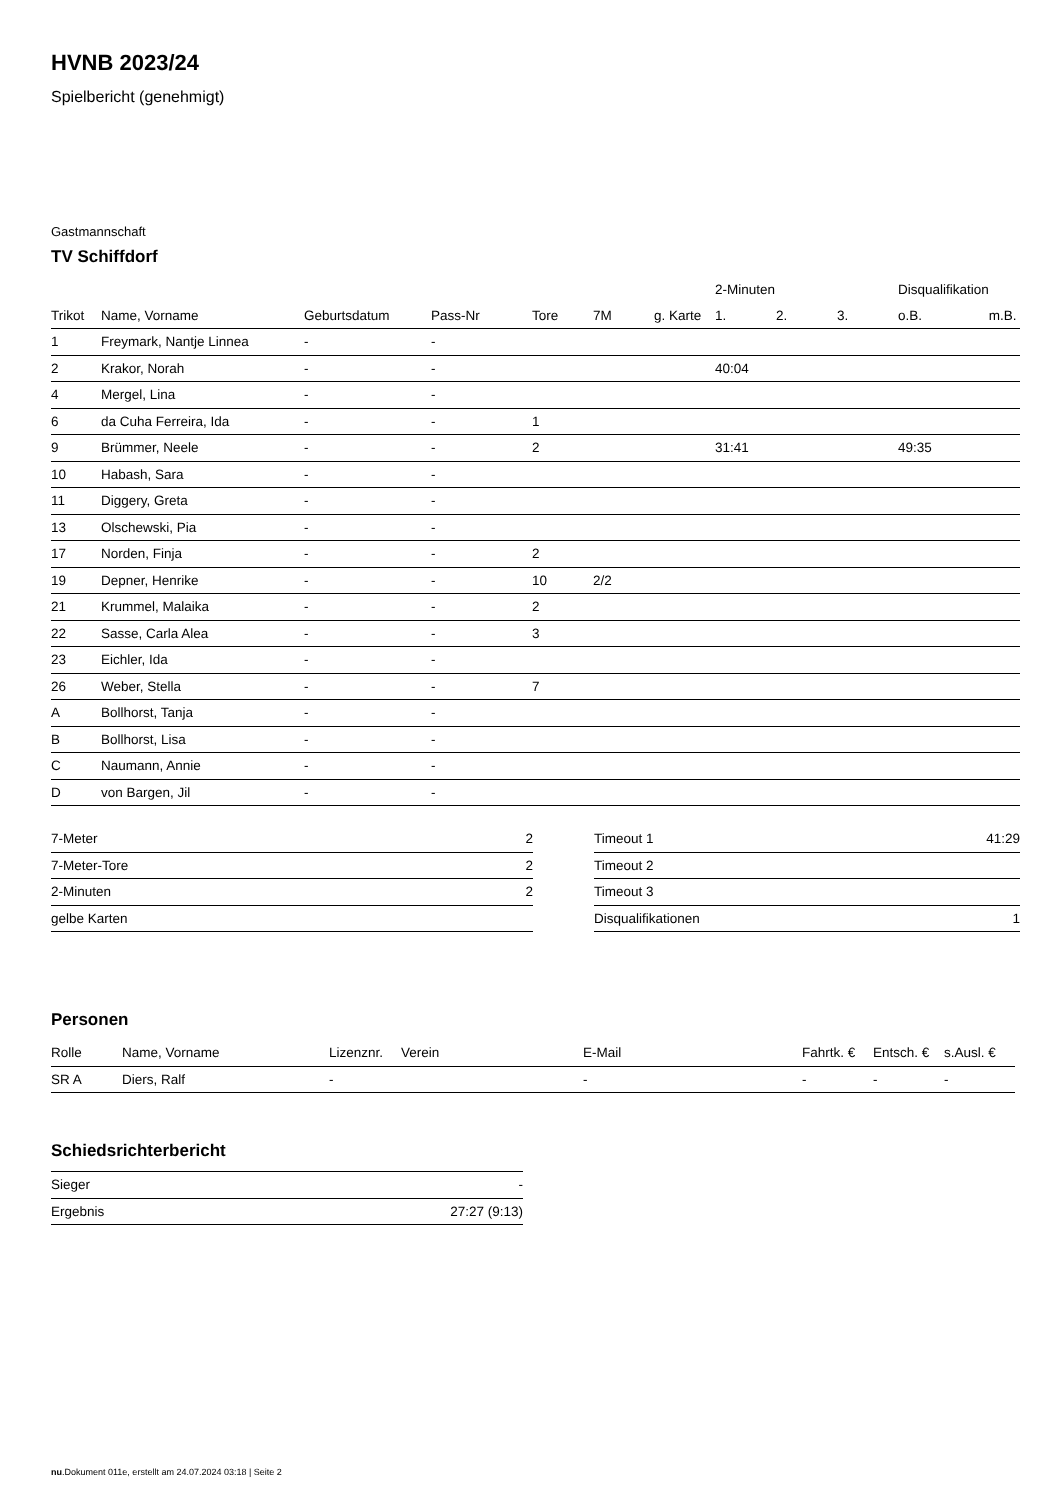HVNB 2023/24
Spielbericht (genehmigt)
Gastmannschaft
TV Schiffdorf
| | | | | | | | 2-Minuten | | | Disqualifikation | |
| --- | --- | --- | --- | --- | --- | --- | --- | --- | --- | --- | --- |
| Trikot | Name, Vorname | Geburtsdatum | Pass-Nr | Tore | 7M | g. Karte | 1. | 2. | 3. | o.B. | m.B. |
| 1 | Freymark, Nantje Linnea | - | - | | | | | | | | |
| 2 | Krakor, Norah | - | - | | | | 40:04 | | | | |
| 4 | Mergel, Lina | - | - | | | | | | | | |
| 6 | da Cuha Ferreira, Ida | - | - | 1 | | | | | | | |
| 9 | Brümmer, Neele | - | - | 2 | | | 31:41 | | | 49:35 | |
| 10 | Habash, Sara | - | - | | | | | | | | |
| 11 | Diggery, Greta | - | - | | | | | | | | |
| 13 | Olschewski, Pia | - | - | | | | | | | | |
| 17 | Norden, Finja | - | - | 2 | | | | | | | |
| 19 | Depner, Henrike | - | - | 10 | 2/2 | | | | | | |
| 21 | Krummel, Malaika | - | - | 2 | | | | | | | |
| 22 | Sasse, Carla Alea | - | - | 3 | | | | | | | |
| 23 | Eichler, Ida | - | - | | | | | | | | |
| 26 | Weber, Stella | - | - | 7 | | | | | | | |
| A | Bollhorst, Tanja | - | - | | | | | | | | |
| B | Bollhorst, Lisa | - | - | | | | | | | | |
| C | Naumann, Annie | - | - | | | | | | | | |
| D | von Bargen, Jil | - | - | | | | | | | | |
| 7-Meter | 2 |
| 7-Meter-Tore | 2 |
| 2-Minuten | 2 |
| gelbe Karten | |
| Timeout 1 | 41:29 |
| Timeout 2 | |
| Timeout 3 | |
| Disqualifikationen | 1 |
Personen
| Rolle | Name, Vorname | Lizenznr. | Verein | E-Mail | Fahrtk. € | Entsch. € | s.Ausl. € |
| --- | --- | --- | --- | --- | --- | --- | --- |
| SR A | Diers, Ralf | - | | - | - | - | - |
Schiedsrichterbericht
| Sieger | - |
| Ergebnis | 27:27 (9:13) |
nu.Dokument 011e, erstellt am 24.07.2024 03:18 | Seite 2